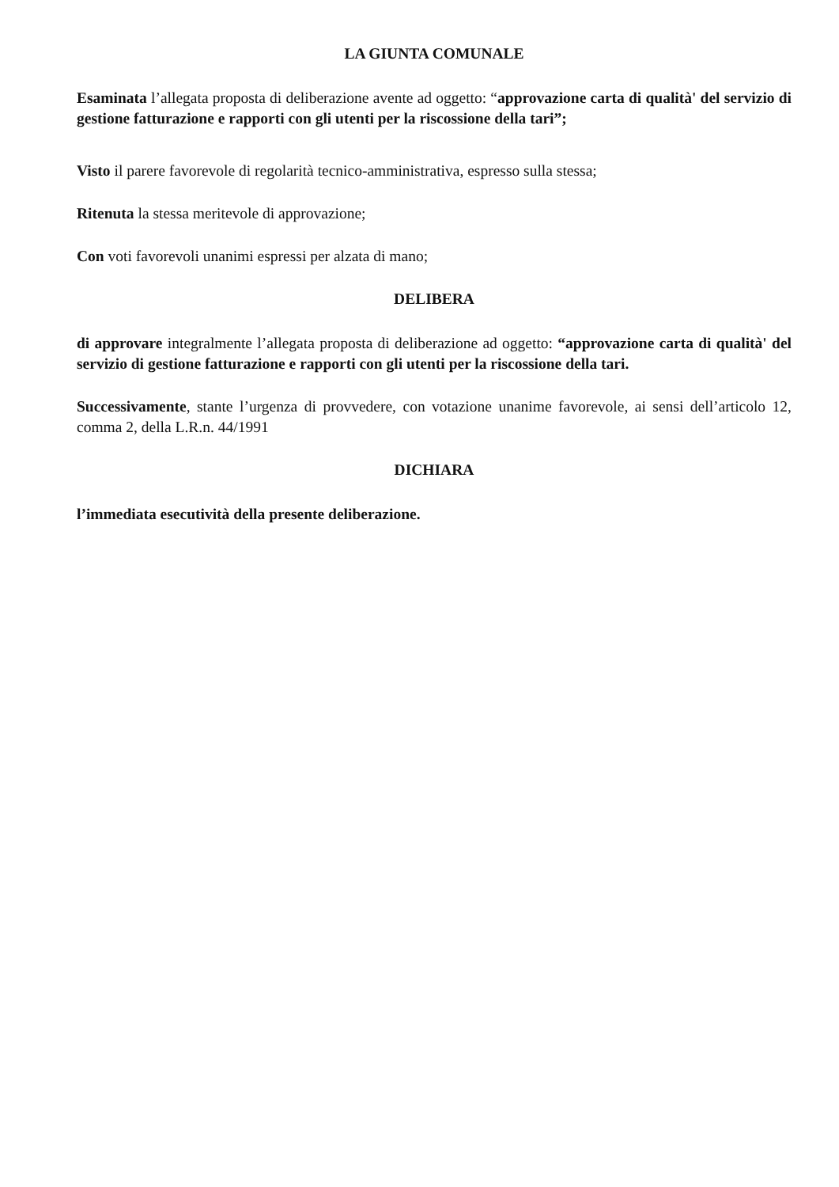LA GIUNTA COMUNALE
Esaminata l’allegata proposta di deliberazione avente ad oggetto: “approvazione carta di qualità' del servizio di gestione fatturazione e rapporti con gli utenti per la riscossione della tari”;
Visto il parere favorevole di regolarità tecnico-amministrativa, espresso sulla stessa;
Ritenuta la stessa meritevole di approvazione;
Con voti favorevoli unanimi espressi per alzata di mano;
DELIBERA
di approvare integralmente l’allegata proposta di deliberazione ad oggetto: “approvazione carta di qualità' del servizio di gestione fatturazione e rapporti con gli utenti per la riscossione della tari.
Successivamente, stante l’urgenza di provvedere, con votazione unanime favorevole, ai sensi dell’articolo 12, comma 2, della L.R.n. 44/1991
DICHIARA
l’immediata esecutività della presente deliberazione.